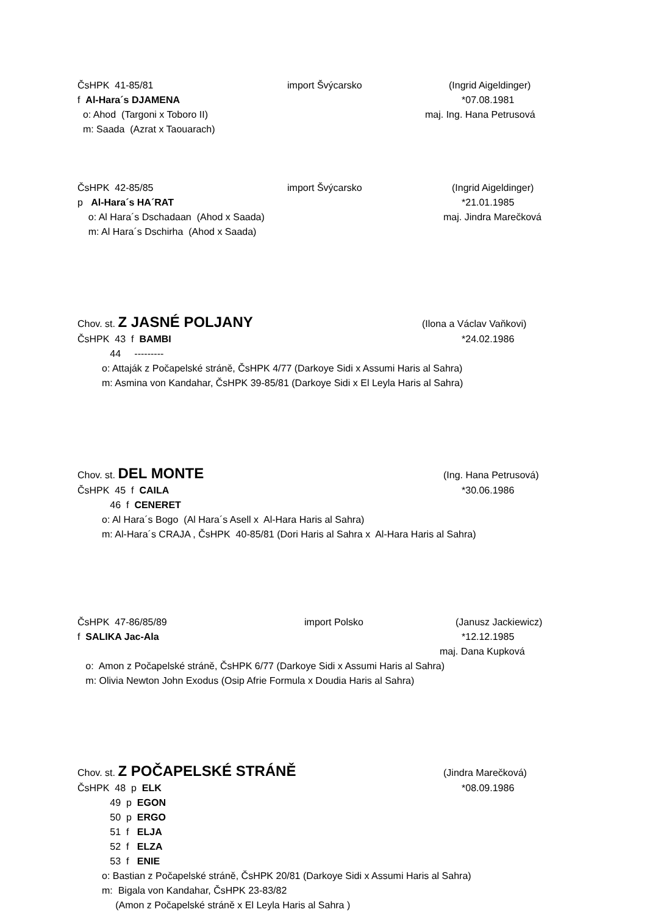ČsHPK 41-85/81 import Švýcarsko (Ingrid Aigeldinger)
f Al-Hara´s DJAMENA *07.08.1981
o: Ahod (Targoni x Toboro II) maj. Ing. Hana Petrusová
m: Saada (Azrat x Taouarach)
ČsHPK 42-85/85 import Švýcarsko (Ingrid Aigeldinger)
p Al-Hara´s HA´RAT *21.01.1985
o: Al Hara´s Dschadaan (Ahod x Saada) maj. Jindra Marečková
m: Al Hara´s Dschirha (Ahod x Saada)
Chov. st. Z JASNÉ POLJANY (Ilona a Václav Vaňkovi)
ČsHPK 43 f BAMBI *24.02.1986
44 ---------
o: Attaják z Počapelské stráně, ČsHPK 4/77 (Darkoye Sidi x Assumi Haris al Sahra)
m: Asmina von Kandahar, ČsHPK 39-85/81 (Darkoye Sidi x El Leyla Haris al Sahra)
Chov. st. DEL MONTE (Ing. Hana Petrusová)
ČsHPK 45 f CAILA *30.06.1986
46 f CENERET
o: Al Hara´s Bogo (Al Hara´s Asell x Al-Hara Haris al Sahra)
m: Al-Hara´s CRAJA , ČsHPK 40-85/81 (Dori Haris al Sahra x Al-Hara Haris al Sahra)
ČsHPK 47-86/85/89 import Polsko (Janusz Jackiewicz)
f SALIKA Jac-Ala *12.12.1985
maj. Dana Kupková
o: Amon z Počapelské stráně, ČsHPK 6/77 (Darkoye Sidi x Assumi Haris al Sahra)
m: Olivia Newton John Exodus (Osip Afrie Formula x Doudia Haris al Sahra)
Chov. st. Z POČAPELSKÉ STRÁNĚ (Jindra Marečková)
ČsHPK 48 p ELK *08.09.1986
49 p EGON
50 p ERGO
51 f ELJA
52 f ELZA
53 f ENIE
o: Bastian z Počapelské stráně, ČsHPK 20/81 (Darkoye Sidi x Assumi Haris al Sahra)
m: Bigala von Kandahar, ČsHPK 23-83/82
(Amon z Počapelské stráně x El Leyla Haris al Sahra )